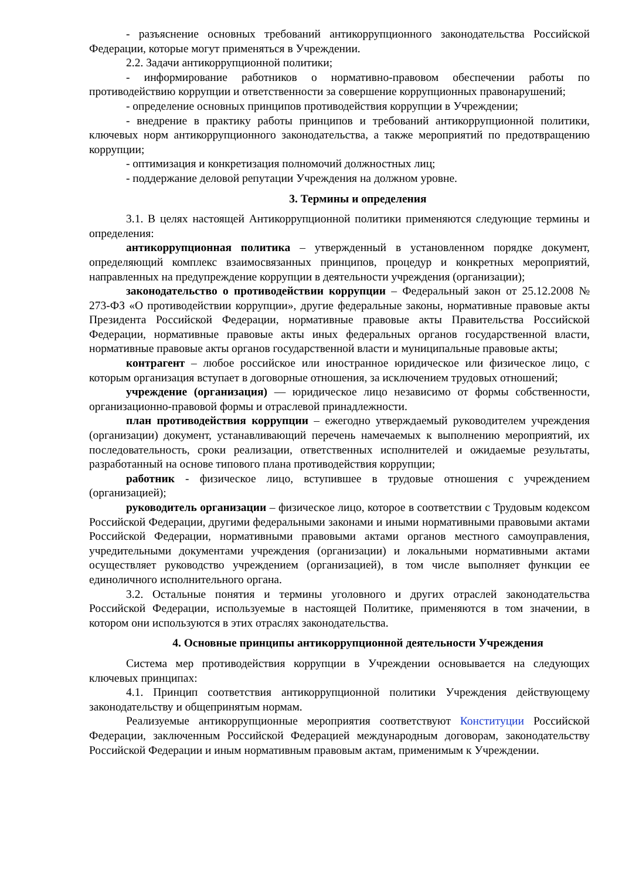- разъяснение основных требований антикоррупционного законодательства Российской Федерации, которые могут применяться в Учреждении.
2.2. Задачи антикоррупционной политики;
- информирование работников о нормативно-правовом обеспечении работы по противодействию коррупции и ответственности за совершение коррупционных правонарушений;
- определение основных принципов противодействия коррупции в Учреждении;
- внедрение в практику работы принципов и требований антикоррупционной политики, ключевых норм антикоррупционного законодательства, а также мероприятий по предотвращению коррупции;
- оптимизация и конкретизация полномочий должностных лиц;
- поддержание деловой репутации Учреждения на должном уровне.
3. Термины и определения
3.1. В целях настоящей Антикоррупционной политики применяются следующие термины и определения:
антикоррупционная политика – утвержденный в установленном порядке документ, определяющий комплекс взаимосвязанных принципов, процедур и конкретных мероприятий, направленных на предупреждение коррупции в деятельности учреждения (организации);
законодательство о противодействии коррупции – Федеральный закон от 25.12.2008 № 273-ФЗ «О противодействии коррупции», другие федеральные законы, нормативные правовые акты Президента Российской Федерации, нормативные правовые акты Правительства Российской Федерации, нормативные правовые акты иных федеральных органов государственной власти, нормативные правовые акты органов государственной власти и муниципальные правовые акты;
контрагент – любое российское или иностранное юридическое или физическое лицо, с которым организация вступает в договорные отношения, за исключением трудовых отношений;
учреждение (организация) — юридическое лицо независимо от формы собственности, организационно-правовой формы и отраслевой принадлежности.
план противодействия коррупции – ежегодно утверждаемый руководителем учреждения (организации) документ, устанавливающий перечень намечаемых к выполнению мероприятий, их последовательность, сроки реализации, ответственных исполнителей и ожидаемые результаты, разработанный на основе типового плана противодействия коррупции;
работник - физическое лицо, вступившее в трудовые отношения с учреждением (организацией);
руководитель организации – физическое лицо, которое в соответствии с Трудовым кодексом Российской Федерации, другими федеральными законами и иными нормативными правовыми актами Российской Федерации, нормативными правовыми актами органов местного самоуправления, учредительными документами учреждения (организации) и локальными нормативными актами осуществляет руководство учреждением (организацией), в том числе выполняет функции ее единоличного исполнительного органа.
3.2. Остальные понятия и термины уголовного и других отраслей законодательства Российской Федерации, используемые в настоящей Политике, применяются в том значении, в котором они используются в этих отраслях законодательства.
4. Основные принципы антикоррупционной деятельности Учреждения
Система мер противодействия коррупции в Учреждении основывается на следующих ключевых принципах:
4.1. Принцип соответствия антикоррупционной политики Учреждения действующему законодательству и общепринятым нормам.
Реализуемые антикоррупционные мероприятия соответствуют Конституции Российской Федерации, заключенным Российской Федерацией международным договорам, законодательству Российской Федерации и иным нормативным правовым актам, применимым к Учреждении.